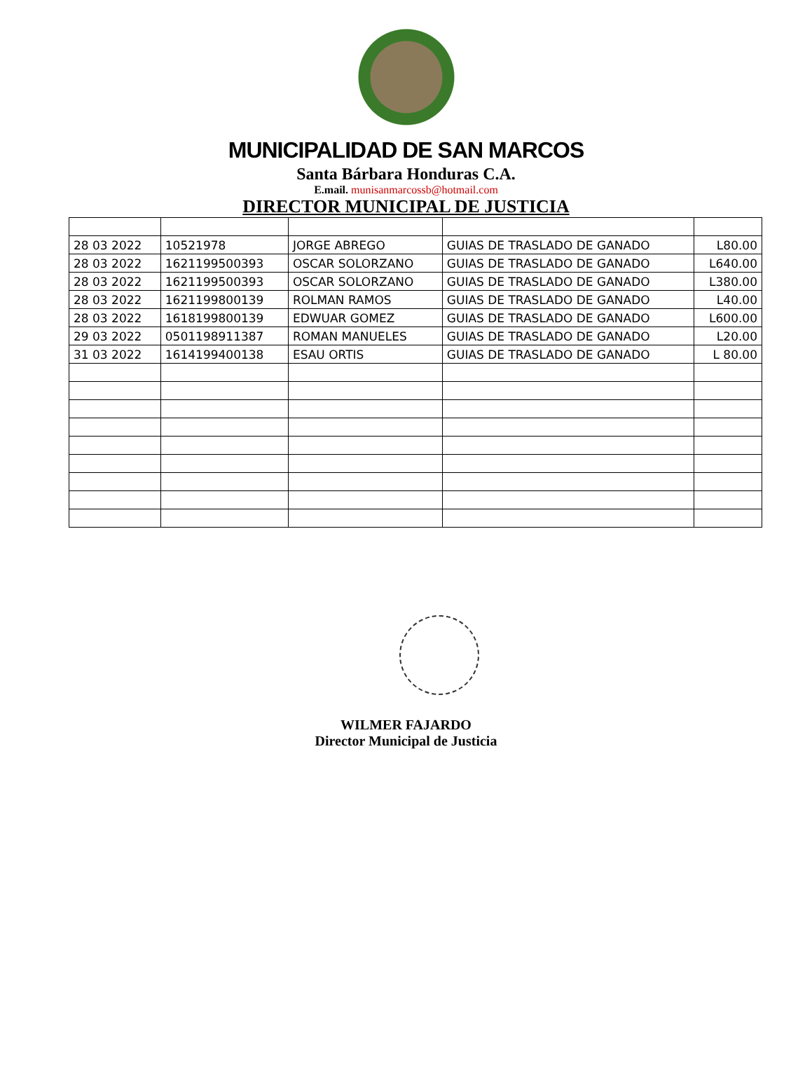MUNICIPALIDAD DE SAN MARCOS
Santa Bárbara Honduras C.A.
E.mail. munisanmarcossb@hotmail.com
DIRECTOR MUNICIPAL DE JUSTICIA
| 28 03 2022 | 10521978 | JORGE ABREGO | GUIAS DE TRASLADO DE GANADO | L80.00 |
| 28 03 2022 | 1621199500393 | OSCAR SOLORZANO | GUIAS DE TRASLADO DE GANADO | L640.00 |
| 28 03 2022 | 1621199500393 | OSCAR SOLORZANO | GUIAS DE TRASLADO DE GANADO | L380.00 |
| 28 03 2022 | 1621199800139 | ROLMAN RAMOS | GUIAS DE TRASLADO DE GANADO | L40.00 |
| 28 03 2022 | 1618199800139 | EDWUAR GOMEZ | GUIAS DE TRASLADO DE GANADO | L600.00 |
| 29 03 2022 | 0501198911387 | ROMAN MANUELES | GUIAS DE TRASLADO DE GANADO | L20.00 |
| 31 03 2022 | 1614199400138 | ESAU ORTIS | GUIAS DE TRASLADO DE GANADO | L 80.00 |
WILMER FAJARDO
Director Municipal de Justicia